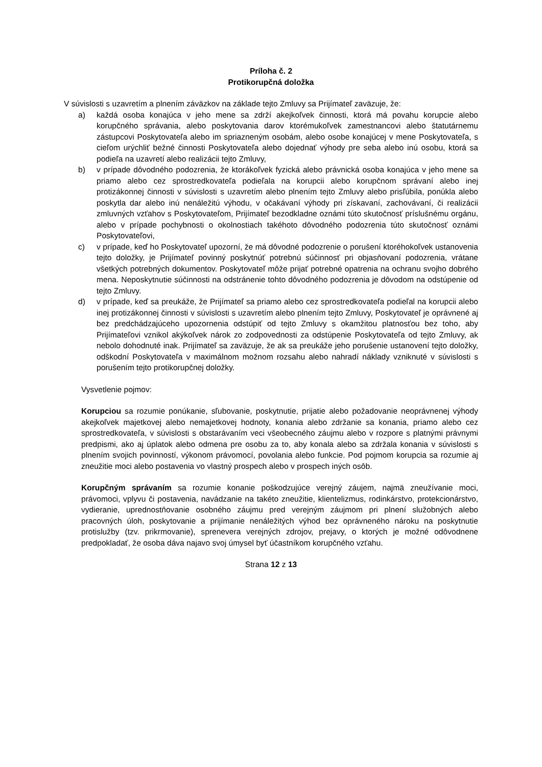Príloha č. 2
Protikorupčná doložka
V súvislosti s uzavretím a plnením záväzkov na základe tejto Zmluvy sa Prijímateľ zaväzuje, že:
a) každá osoba konajúca v jeho mene sa zdrží akejkoľvek činnosti, ktorá má povahu korupcie alebo korupčného správania, alebo poskytovania darov ktorémukoľvek zamestnancovi alebo štatutárnemu zástupcovi Poskytovateľa alebo im spriazneným osobám, alebo osobe konajúcej v mene Poskytovateľa, s cieľom urýchliť bežné činnosti Poskytovateľa alebo dojednať výhody pre seba alebo inú osobu, ktorá sa podieľa na uzavretí alebo realizácii tejto Zmluvy,
b) v prípade dôvodného podozrenia, že ktorákoľvek fyzická alebo právnická osoba konajúca v jeho mene sa priamo alebo cez sprostredkovateľa podieľala na korupcii alebo korupčnom správaní alebo inej protizákonnej činnosti v súvislosti s uzavretím alebo plnením tejto Zmluvy alebo prisľúbila, ponúkla alebo poskytla dar alebo inú nenáležitú výhodu, v očakávaní výhody pri získavaní, zachovávaní, či realizácii zmluvných vzťahov s Poskytovateľom, Prijímateľ bezodkladne oznámi túto skutočnosť príslušnému orgánu, alebo v prípade pochybnosti o okolnostiach takéhoto dôvodného podozrenia túto skutočnosť oznámi Poskytovateľovi,
c) v prípade, keď ho Poskytovateľ upozorní, že má dôvodné podozrenie o porušení ktoréhokoľvek ustanovenia tejto doložky, je Prijímateľ povinný poskytnúť potrebnú súčinnosť pri objasňovaní podozrenia, vrátane všetkých potrebných dokumentov. Poskytovateľ môže prijať potrebné opatrenia na ochranu svojho dobrého mena. Neposkytnutie súčinnosti na odstránenie tohto dôvodného podozrenia je dôvodom na odstúpenie od tejto Zmluvy.
d) v prípade, keď sa preukáže, že Prijímateľ sa priamo alebo cez sprostredkovateľa podieľal na korupcii alebo inej protizákonnej činnosti v súvislosti s uzavretím alebo plnením tejto Zmluvy, Poskytovateľ je oprávnené aj bez predchádzajúceho upozornenia odstúpiť od tejto Zmluvy s okamžitou platnosťou bez toho, aby Prijímateľovi vznikol akýkoľvek nárok zo zodpovednosti za odstúpenie Poskytovateľa od tejto Zmluvy, ak nebolo dohodnuté inak. Prijímateľ sa zaväzuje, že ak sa preukáže jeho porušenie ustanovení tejto doložky, odškodní Poskytovateľa v maximálnom možnom rozsahu alebo nahradí náklady vzniknuté v súvislosti s porušením tejto protikorupčnej doložky.
Vysvetlenie pojmov:
Korupciou sa rozumie ponúkanie, sľubovanie, poskytnutie, prijatie alebo požadovanie neoprávnenej výhody akejkoľvek majetkovej alebo nemajetkovej hodnoty, konania alebo zdržanie sa konania, priamo alebo cez sprostredkovateľa, v súvislosti s obstarávaním veci všeobecného záujmu alebo v rozpore s platnými právnymi predpismi, ako aj úplatok alebo odmena pre osobu za to, aby konala alebo sa zdržala konania v súvislosti s plnením svojich povinností, výkonom právomocí, povolania alebo funkcie. Pod pojmom korupcia sa rozumie aj zneužitie moci alebo postavenia vo vlastný prospech alebo v prospech iných osôb.
Korupčným správaním sa rozumie konanie poškodzujúce verejný záujem, najmä zneužívanie moci, právomoci, vplyvu či postavenia, navádzanie na takéto zneužitie, klientelizmus, rodinkárstvo, protekcionárstvo, vydieranie, uprednostňovanie osobného záujmu pred verejným záujmom pri plnení služobných alebo pracovných úloh, poskytovanie a prijímanie nenáležitých výhod bez oprávneného nároku na poskytnutie protislužby (tzv. prikrmovanie), sprenevera verejných zdrojov, prejavy, o ktorých je možné odôvodnene predpokladať, že osoba dáva najavo svoj úmysel byť účastníkom korupčného vzťahu.
Strana 12 z 13